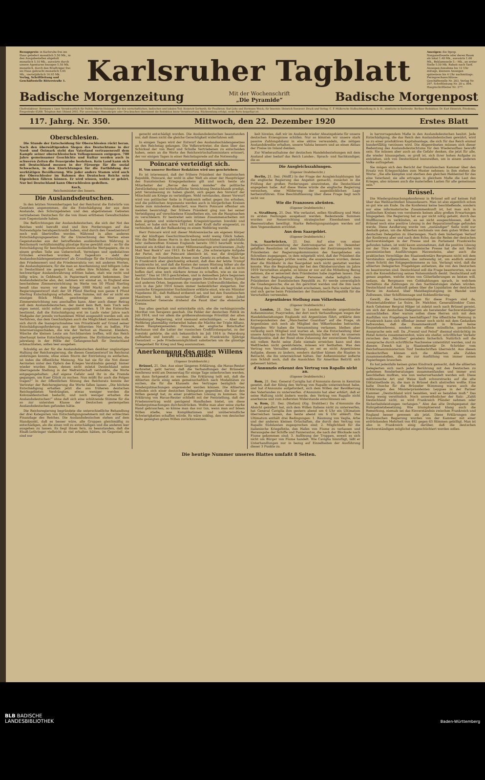Bezugspreis: in Karlsruhe frei ins Haus geliefert monatlich 5.50 Mk., in den Ausgabestellen abgeholt monatlich 5.10 Mk., auswärts durch unsere Agenturen bezogen 5.50 Mk. monatlich, durch den Briefträger frei ins Haus gebracht monatlich 5.65 Mk., vierteljährlich 16.95 Mk.
Verlag, Schriftleitung und Geschäftsstelle Ritterstraße 1.
Karlsruher Tagblatt
Anzeigen: die 9gesp. Nonpareillezeile oder deren Raum als lokal 1.40 Mk., auswärts 1.60 Mk., Reklamezeile 5.– Mk., an erster Stelle 5.50 Mk. Rabatt nach Tarif. Anzeigen-Annahme bis 12 Uhr mittags, kleinere Anzeigen spätestens bis 4 Uhr nachmittags.
Fernsprechanschlüsse: Geschäftsstelle Nr. 203. Verlag Nr. 297. Schriftleitung Nr. 20 u. 894. Hauptschriftleiter Nr. 277.
Badische Morgenzeitung Mit der Wochenschrift
„Die Pyramide“Badische Morgenpost
Chefredakteur: Hermann v. Laer. Verantwortlich für Politik: Martin Holzinger; für den wirtschaftlichen, badischen und lokalen Teil: Heinrich Gerhardt; für Feuilleton: Karl Joho und Hermann Weick; für Inserate: Heinrich Sweiever. Druck und Verlag: C. F. Müllersche Hofbuchhandlung m. b. H., sämtliche in Karlsruhe. Berliner Redaktion: Dr. Kurt Heinrich, Friedenau, Fregestraße 65/68. Telephon-Amt Uhland 2002. Für unverlangte Manuskripte oder Drucksachen übernimmt die Redaktion keine Verantwortung. Rücksendung erfolgt, wenn Porto beigefügt ist.
117. Jahrg. Nr. 350. Mittwoch, den 22. Dezember 1920 Erstes Blatt
Oberschlesien.
Die Stunde der Entscheidung für Oberschlesien rückt heran. Nach den überwältigenden Siegen des Deutschtums in der Nord- und Ostmark steht das Vaterland vertrauensvoll dem Kampfe seiner oberschlesischen Volksgenossen entgegen. 700 Jahre gemeinsamer Geschichte und Kultur werden auch in schweren Zeiten die Feuerprobe bestehen. Kein Land kann sich mit Deutschland messen in der Fürsorge für die sozial Schwachen, in den Einrichtungen für die Fortbildung der werktätigen Bevölkerung. Wie jeder andere Stamm wird auch der Oberschlesier im Rahmen des Deutschen Reichs sein Eigenleben führen können. Er wird wissen, wohin er gehört. Nur bei Deutschland kann Oberschlesien gedeihen.
Koch,
Reichsminister des Innern.
Die Auslandsdeutschen.
In den letzten Novembertagen hat der Reichsrat die Entwürfe von Gesetzen angenommen, die die Entschädigung der aus dem Auslande, den Schutzgebieten und den abgetretenen Gebieten vertriebenen Deutschen für die von ihnen erlittenen Gewaltschäden zum Gegenstande haben.
Die Befürchtungen der Auslandsdeutschen, die sich der Not des Reiches wohl bewußt sind und ihre Forderungen auf das Notwendigste herabgeschraubt haben, sind durch den Gesetzentwurf noch weit übertroffen worden. Während in allen anderen Entschädigungsgesetzen für die Umrechnung des Wertes eines Gegenstandes aus der betreffenden ausländischen Währung in Reichsmark verhältnismäßig günstige Kurse gewählt sind – so für die Entschädigung für beschlagnahmte ausländische Wertpapiere, die zu einem großen Teile aus Ueberschuß, Vermögen und spekulativen Gründen erworben wurden, der Tageskurs – sieht der Auslandsschädengesetzentwurf als Grundlage für die Entschädigung den Friedenswert und die Friedensvaluta vor; mit anderen Worten, die Auslandspioniere, für die man an Anerkennung und billigem Lobe in Deutschland nie gespart hat, sollen ihre Schäden, die sie in hochwertiger Auslandswährung erlitten haben, statt wie recht und billig wäre, in Goldmark, in Papiermark ersetzt bekommen. Der Auslandsdeutsche also, der, nehmen wir einmal an, in England eine bescheidene Zimmereinrichtung im Werte von 50 Pfund Sterling besaß (das waren vor dem Kriege 1000 Mark) soll nach dem Regierungsentwurf statt der 50 Pfund Sterling nun ganze 4 Pfund Sterling Entschädigung erhalten, eine Summe, mit der er nicht ein einziges Stück Möbel, geschweige denn eine ganze Zimmereinrichtung neu anschaffen kann. Aber auch dieser Betrag soll dem Auslandsdeutschen, der meist kein Bett, kein Tisch sein eigen nennt, nicht sofort ausgezahlt werden. § 19 des Entwurfes bestimmt, daß die Entschädigung erst im Laufe vieler Jahre nach Maßgabe der jeweils vorhandenen Mittel ausgezahlt werden soll, ein Verfahren, das dem Geschädigten auch die Möglichkeit nehmen muß, sich durch die Inanspruchnahme von Privatkredit auf Grund seiner Entschädigungsforderung aus der bittersten Not zu helfen. Für Internierungsschäden, die wie der Verlust an Hausrat, Kleidern, Wäsche die kleinen Leute am furchtbarsten treffen, will das Reich überhaupt keine Entschädigung gewähren. Die Zivilinternierten, die jahrelang in der Hölle der Gefangenschaft für Deutschland schmachteten, sollen leer ausgehen.
Schuldig an der für die Auslandsdeutschen denkbar ungünstigen Haltung der Reichsregierung, die diesen Gesetzentwurf im Reichsrat einbringen konnte, ohne einen Sturm der Entrüstung zu entfachen, ist indes die öffentliche Meinung. Nie hat sie für die Not dieser Aermsten unter den Opfern des Krieges Verständnis gezeigt. Immer wieder wurden ihnen, denen nicht zuletzt Deutschland seine überragende Stellung in der Weltwirtschaft verdankte, die Worte entgegengehalten: „Auf eigene Gefahr seid Ihr in die Fremde gegangen, um Euer Glück zu suchen. Nun müßt Ihr auch die Folgen tragen!“ In der öffentlichen Sitzung des Reichsrats konnte der Vertreter der Reichsregierung die Worte fallen lassen: „Die höchste Entschädigung erhalten jetzt die aus früheren deutschen Reichsgebieten Verdrängten, etwas weniger werden die Kolonialdeutschen bedacht, und noch weniger erhalten die Auslandsdeutschen!“ ohne daß sich eine schützende Stimme für die so zur untersten Klasse der Deutschen gestempelten Auslandsdeutschen gefunden hätte.
Die Reichsregierung begründete die unterschiedliche Behandlung der drei Kategorien von Entschädigungsnehmern mit der schlechten Finanzlage des Reiches. Die Auslandsdeutschen stehen auf dem Standpunkt, daß es besser wäre, alle Gruppen gleichmäßig zu entschädigen, als die einen voll zu entschädigen und die anderen leer ausgehen zu lassen. Es liegt ihnen fern, zu beanstanden, daß die Elsaß-Lothringer vielleicht zu viel erhalten hätten, im Gegenteil, sie sind nur
gerecht entschädigt worden. Die Auslandsdeutschen beanstanden nur, daß ihnen nicht die gleiche Gerechtigkeit widerfahren soll.
In einigen Tagen wird der Entwurf des Auslandsschädengesetzes an den Reichstag gelangen. Die Volksvertreter, die dann über das Schicksal der von Herd und Scholle Vertriebenen zu entscheiden haben, seien an die Worte des Reichswirtschaftsministers erinnert, der vor einigen Tagen in einer Reichstagsrede auf die Notwendig-
Poincaré verteidigt sich.
H. Von unserer Berliner Redaktion wird uns geschrieben:
Es ist interessant, daß der frühere Präsident der französischen Republik, Poincaré, der wohl in aller Welt als einer der Hauptträger des französischen Kriegsgedankens gilt und noch heute als Mitarbeiter der „Revue des deux mondes“ die politische Zerstückelung und wirtschaftliche Vernichtung Deutschlands predigt, jetzt Veranlassung zu haben glaubt, sich gegen den Vorwurf der Mitschuld am Kriege zu verteidigen. Wohl verstanden, dieser Vorwurf wird von politischer Seite in Frankreich selbst gegen ihn erhoben, und die politischen Argumente werden auch in bürgerlichen Kreisen heute zum mindesten diskutiert, was Herrn Poincaré offenbar am meisten beunruhigt. Der frühere Präsident ging nun bei seiner Verteidigung auf verschiedene Einzelheiten ein, um die Hauptsachen zu verschleiern. Er bestreitet sein intimes Zusammenarbeiten mit dem ärgsten und widerwärtigsten Kriegsintriganten Iswolski und betont, er habe sich schon 1912 mit aller Kraft dafür eingesetzt, zu verhindern, daß der Balkankrieg zu einem Weltkrieg werde.
Herr Poincaré wird mit dieser Mohrenwäsche am eigenen Körper vor der künftigen Geschichtsschreibung wohl wenig Glück haben. Wie die Rolle dieses Herrn in den bestunterrichteten und gleichfalls sehr zielbewußten Kreisen Englands bereits 1913 beurteilt wurde, beweist ein Artikel des in einer Millionenauflage erschienenen „Daily Mail Year Book's“ aus 1913. Es heißt da: „Die schwierigste Aufgabe der Partei, mit der Poincaré identisch ist, war, die dreijährige Dienstzeit der französischen Armee zum Gesetz zu erheben. Man hat in Frankreich aber gleichzeitig erkannt, daß dies der letzte Trumpf Frankreichs ist, und daß die Kosten der neuen Rüstung höher als die Kosten eines Krieges sein dürften. Frankreich weiß es, daß es nicht hoffen darf, eine noch stärkere Armee zu schaffen, wie es sie nun besitzt.“ Das ist 1913 geschrieben, und in demselben Jahre begannen die französischen Ausschweifungen gegen Deutsche in Nancy, Epinal und anderen Orten, begannen die russischen Unfreundlichkeiten, die sich in das Jahr 1914 hinein immer bedenklicher steigerten. Der russische Kriegsminister Suchimlinow erklärte einst, wie ein Minister Napoleons III., daß Rußland erzbereit sei, und bei den französischen Manövern hob ein russischer Großfürst unter dem Jubel französischer Generale drohend die Faust über die elsässische Grenze.
Das alles geschah und entwickelte sich, ehe die verhängnisvolle Mordtat von Serajewo geschah. Die Fehler der deutschen Politik im Juli 1914, und vor allem die größenwahnsinnige Frivolität der alten Habsburger Regierung, wird niemand entschuldigen. — Aber den Weltkrieg planmäßig vorbereitet haben die Mächte der Triple Allianz, deren Hauptexponenten: Poincaré, der englische Botschafter Buchanan und die Leiter der russischen Großfürstenpartei, zu der Iswolski gehörte, die sich bekanntlich im Juli 1914 in Petersburg aufhielten und bewußt — man denke an Frankreichs 3jährige Dienstzeit — jede Friedensmöglichkeit sabotierten um die günstige Gelegenheit für Krieg und Sieg auszunutzen.
Anerkennung des guten Willens Deutschlands.
(Eigener Drahtbericht.)
Brüssel, 21. Dez. Aus einer längeren Erklärung, die Havas-Reuter verbreitet, geht hervor, daß die Verhandlungen der Brüsseler Konferenz wohl am Donnerstag für einige Tage unterbrochen werden, um dann fortgesetzt zu werden. Die Erklärung teilt mit, daß die Alliierten darin einig seien gemeinschaftlich nach Modalitäten zu suchen, die für die Klauseln des Vertrages bezüglich der Wiedergutmachungen angewendet werden können. Die Alliierten befinden sich einer deutschen Delegation gegenüber, die klar den Willen gezeigt hat, zu einer praktischen Lösung zu kommen. Die Erklärung von Havas-Reuter schließt mit der Feststellung, daß der Friedensvertrag wohl genügend Handhaben bietet, um diese Wiedergutmachungen durchzudrücken. Wollte man aber seine starke Hand gebrauchen, so könne man das nur tun, wenn man auf bösen Willen stieße, was Komplikationen und unüberwindliche Schwierigkeiten schaffen würde. Es wäre unklug, den von deutscher Seite gezeigten guten Willen zurückzuweisen.
keit hinwies, daß wir im Auslande wieder Absatzgebiete für unsere deutschen Erzeugnisse schüfen. Nur so könnten wir unsere stark passive Zahlungsbilanz in eine aktive verwandeln, die nötigen Auslandskredite erhalten, unsere Valuta bessern und an einen Abbau der Preise im Inland denken.
Zur Wiederaufnahme der deutschen Handelsbeziehungen mit dem Ausland aber bedarf das Reich Landes-, Sprach- und Sachkundiger, die es
Die Ausgleichszahlungen.
(Eigener Drahtbericht.)
Berlin, 21. Dez. (Wolff.) In der Frage der Ausgleichzahlungen hat die englische Regierung das Angebot gemacht, zunächst in die Prüfung der großen Forderungen einzutreten, die Deutschland angegeben habe. Auf diese Weise würde die englische Regierung versuchen, eine Milderung der augenblicklichen Lage herbeizuführen. Eine Beschlußfassung über diese Frage liegt noch nicht vor.
Wie die Franzosen abrüsten.
(Eigener Drahtbericht.)
e. Straßburg, 21. Dez. Wie verlautet, sollen Straßburg und Metz zu ersten Festungen ausgebaut werden. Bedeutende Summen wurden zur Neuerrichtung strategischer Eisenbahnen und Heeresstraßen bewilligt. Starke Befestigungsanlagen werden auf dem Vogesenkamm errichtet.
Aus dem Saargebiet.
(Eigener Drahtbericht.)
w. Saarbrücken, 21. Dez. Auf eine von einer Delegiertenversammlung der Zentrumspartei am 10. Dezember gefaßten Resolution ist dem Vorsitzenden der Zentrumspartei vom Präsidenten der Regierungskommission des Saargebietes ein Schreiben zugegangen, in dem mitgeteilt wird, daß der Präsident die Rückkehr derjenigen prüfen werde, die ausgewiesen wurden, denen aber die Rückkehr in das Saargebiet noch nicht gestattet werden konnte. Was die Begnadigung der bei den Oktoberunruhen im Jahre 1919 Verurteilten angehe, so könne er nur auf die Mitteilung Bezug nehmen, die er seinerzeit dem Präsidenten habe zugehen lassen. Das Recht der Begnadigung dieser Personen stehe lediglich dem Präsidenten der französischen Republik zu. Er werde unverzüglich die Gnadengesuche, die an ihn gerichtet werden und die ihm nach Prüfung des Falles als begründet erscheinen, nach Paris weiter leiten und sich gerne beim Präsidenten der französischen Republik für die Verurteilten verwenden.
Argentiniens Stellung zum Völkerbund.
(Eigener Drahtbericht.)
e. London, 21. Dez. Der in London weilende argentinische Außenminister, Pueyrredon, der dort noch Verhandlungen wegen der Handelsbeziehungen Englands mit Argentinien führt, erklärte dem Korrespondenten des „Manchester Guardian“ auf die Frage, ob Argentinien sich noch als Mitglied des Völkerbundes betrachte, folgendes: Wir haben die Versammlung verlassen, bleiben aber vorläufig noch Mitglied und warten ab, wie die Entscheidung über unsere Anträge in der letzten Versammlung fallen wird. An unserem Standpunkte, daß der Bund ohne Zulassung der souveränen Staaten mit vollem Recht seine Ziele niemals erreichen kann und den Weltfrieden nicht gewährleiste, müssen wir festhalten. Was den Vertrag von Versailles anbelangt, so sei es nicht Argentiniens Aufgabe, diesen zu ändern, sondern darüber kämen die Staaten in Betracht, die ihn unterzeichnet hätten. Der Außenminister äußerte zum Schluß noch, daß die Aussichten für Amerikas Beitritt sich gebessert hätten.
d'Annunzio erkennt den Vertrag von Rapallo nicht an.
(Eigener Drahtbericht.)
Rom, 21. Dez. General Caviglia hat d'Annunzio davon in Kenntnis gesetzt, daß der König den Vertrag von Rapallo unterzeichnet habe, und hat d'Annunzio aufgefordert, sich dem Willen der Bevölkerung des Vaterlandes zu unterwerfen. d'Annunzio hat aber erklärt, daß er seine Haltung nicht ändern werde, den Vertrag von Rapallo nicht anerkenne und zum äußersten Widerstande entschlossen sei.
w. Rom, 21. Dez. (Stefani) (Eig. Drahtber.) Da d'Annunzio die Absicht geäußert hat, sich dem Willen Italiens nicht zu unterwerfen, hat General Caviglia ihm gestern abend um 6 Uhr ein Ultimatum überreichen lassen, das heute abend um 6 Uhr abläuft. Das Ultimatum enthält drei Bedingungen: 1. Räumung von Veglia, Arbe und der anderen kleinen Ortschaften, die durch den Vertrag von Rapallo Südslawien zugesprochen sind; 2. Möglichkeit für die italienische Kriegsflotte, den Hafen von Fiume zu verlassen und Herausgabe der Schiffe und Panzerautos, die nach der Blockade nach Fiume gekommen sind; 3. Auflösung der Truppen, soweit es sich nicht um Bürger von Fiume handelt. Wie Caviglia hinzufügt, läßt er Unterhandlungen nur in bezug auf Einzelheiten der Ausführung dieser 3 Punkte zu.
in hervorragendem Maße in den Auslandsdeutschen besitzt. Jede Entschädigung, die das Reich den Auslandsdeutschen gewährt, wird so zu einer produktiven Kapitalsanlage, die sich für das Reich einmal hundertfältig verzinsen wird. Die Abgeordneten müssen sich dieser Bedeutung des Auslandsdeutschtums für den Wiederaufbau bewußt sein. Sie müssen aber auch an die Gefahr denken, die jetzt für alle, die wieder hinausgehen, so groß ist, sich ihrer hohen Aufgabe zu entziehen, sich von Deutschland loszureißen, um in einem anderen Volke aufzugehen.
Sie mögen sich den Bericht der französischen Kammer über den Ersatz von Kriegsschäden zum Muster nehmen; in ihm stehen die Worte: „Sie alle kämpfen und sterben den gleichen Heldentod für das eine Vaterland; sie alle ertragen in gleichem Maße die Last des Krieges, also müssen auch die materiellen Lasten für alle gemeinsam sein.“
Brüssel.
Die Wiedergutmachungskonferenz in Brüssel soll auf keinen Fall über das Weihnachtsfest hinausdauern. Man ist also eigentlich schon so gut wie am Ende. Da die Konferenz keine beschließende, sondern nur eine informatorische Zusammenkunft ist, hat man sich in politischen Kreisen von vornherein keinen allzu großen Erwartungen hingegeben. Die Regierung hat es gar nicht nötig gehabt, durch das Wolffbureau zu verkünden, es sei nicht ausgeschlossen, daß in Brüssel noch eine positive Lösung in der Reparationsfrage gefunden werde. Diese Aeußerung wurde von „zuständiger“ Seite wohl nur deshalb getan, um die Alliierten nochmals von dem guten Willen der deutschen Delegation zu überzeugen. Nach dem bisherigen Verlauf der Konferenz aber und nach dem Echo, das die Reden der deutschen Sachverständigen in der Presse und im Parlament Frankreichs gefunden haben, ist wohl kaum anzunehmen, daß die positive Lösung vor der Türe steht. Die französische Presse hat die mit Recht pessimistischen Ausführungen Havensteins, aber auch die praktischen Vorschläge des Staatssekretärs Bergmann nicht mit dem Verständnis aufgenommen, das notwendig ist, um endlich einmal einen Schritt des Entgegenkommens zu tun. Verlangt wird, daß die alliierten Delegierten Fragebögen aufsetzen, die von den Deutschen zu beantworten sind. Deutschland soll die Frage beantworten, wie es sich die Konsolidierung seines Notenumlaufs denkt. Deutschland soll genau angeben, welche Arten von Güterlieferungen es leisten will, sodann, da Bergmann von Goldzahlungen sprach, in welchem Verhältnis die Zahlungen zu den Sachleistungen stehen würden. Deutschland soll Auskunft geben über die Liquidation der deutschen Werte im Ausland, über Meistbegünstigung im Handel und Zollwesen, über Schiffstonnage und Kohlenförderung.
Gewiß, die Sachverständigen für diese Fragen sind da, Ministerialdirektor Le Suire, Dr. Melchior, Generaldirektor Cuno. Auch Geheimer Bergrat Hilger ist zuletzt noch nach Brüssel gereist, um sich der deutschen Delegation als beratender Sachverständiger anzuschließen. Aber warum sollen diese Herren sich mit dem Ausfüllen von Fragebogen beschäftigen? Die öffentliche Meinung in Frankreich kann sich offenbar immer noch nicht mit dem Gedanken befreunden, daß die Zusammenkunft in Brüssel keine Enquetekonferenz, sondern eine offene mündliche, persönliche Aussprache sein soll. Da „Freund und Feind“ diesmal einträchtig im Hotel Astoria zusammenwohnt, wäre ein steifer, schriftlicher Verkehr zwischen den „Mächten“ geradezu lächerlich. Natürlich soll die Aussprache durch schriftliche Nachweise unterstützt werden, und zu diesem Zweck hat ja Staatssekretär Dr. Schröder vom Reichsfinanzministerium fünf Denkschriften überreicht. Aus diesen Denkschriften können sich die Alliierten alle Zahlen zusammenstellen, die sie zur Ausfüllung von immer neuen Papierbogen brauchen.
Es hat jedenfalls keinen guten Eindruck gemacht, daß die alliierten Delegierten sich nach jeder Berührung mit den Deutschen zu geheimen Sonderberatungen zusammenfanden und immer erst beschließen mußten, wie nun weiterverhandelt werden soll. Diese mißtrauische Art und Weise läuft schnurstracks auf die alte Diktatmethode zu, die man in Brüssel doch abstreifen wollte. Eine kalte Dusche für die Brüsseler Stimmung waren auch die Erklärungen des Ministerpräsidenten Leygues in der Pariser Kammer. „Deutschland wird bezahlen, weil es bezahlen muß.“ Das klang wenig versöhnlich. Noch unversöhnlicher der Satz: „Zahlt Deutschland nicht, so wird Frankreich Pfänder nehmen oder Sicherheitsleistungen verlangen.“ Also das alte Drohgespenst der Ruhrgebietsbesetzung. Wie triumphierend klang auch die Bemerkung, niemals sei das Einverständnis zwischen Frankreich und England besser gewesen als jetzt. Diese Erklärungen der französischen Regierung wurden von der Kammer mit einer erdrückenden Mehrheit von 492 gegen 63 Stimmen gebilligt. Man ist also in Frankreich einig darüber, daß die deutschen Sachverständigen möglichst eingeschüchtert werden sollen.
Die heutige Nummer unseres Blattes umfaßt 8 Seiten.
BLB BADISCHE
LANDESBIBLIOTHEK Baden-Württemberg